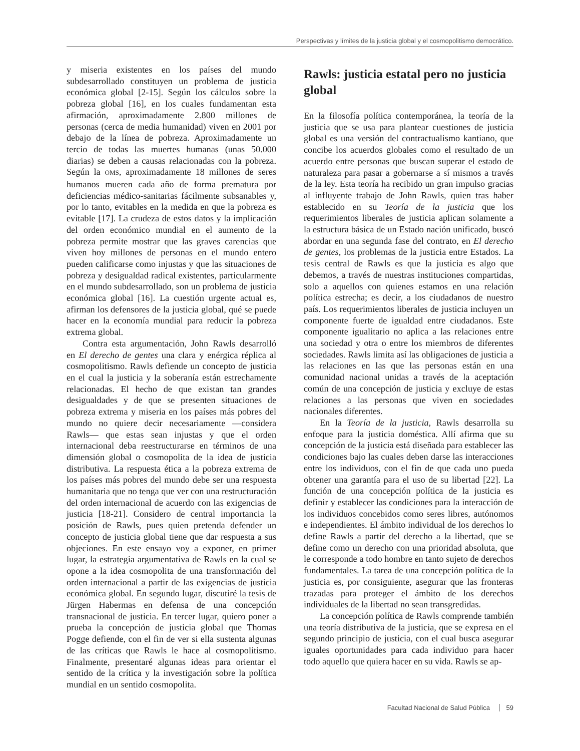Perspectivas y límites de la justicia global y el cosmopolitismo democrático.
y miseria existentes en los países del mundo subdesarrollado constituyen un problema de justicia económica global [2-15]. Según los cálculos sobre la pobreza global [16], en los cuales fundamentan esta afirmación, aproximadamente 2.800 millones de personas (cerca de media humanidad) viven en 2001 por debajo de la línea de pobreza. Aproximadamente un tercio de todas las muertes humanas (unas 50.000 diarias) se deben a causas relacionadas con la pobreza. Según la OMS, aproximadamente 18 millones de seres humanos mueren cada año de forma prematura por deficiencias médico-sanitarias fácilmente subsanables y, por lo tanto, evitables en la medida en que la pobreza es evitable [17]. La crudeza de estos datos y la implicación del orden económico mundial en el aumento de la pobreza permite mostrar que las graves carencias que viven hoy millones de personas en el mundo entero pueden calificarse como injustas y que las situaciones de pobreza y desigualdad radical existentes, particularmente en el mundo subdesarrollado, son un problema de justicia económica global [16]. La cuestión urgente actual es, afirman los defensores de la justicia global, qué se puede hacer en la economía mundial para reducir la pobreza extrema global.
Contra esta argumentación, John Rawls desarrolló en El derecho de gentes una clara y enérgica réplica al cosmopolitismo. Rawls defiende un concepto de justicia en el cual la justicia y la soberanía están estrechamente relacionadas. El hecho de que existan tan grandes desigualdades y de que se presenten situaciones de pobreza extrema y miseria en los países más pobres del mundo no quiere decir necesariamente —considera Rawls— que estas sean injustas y que el orden internacional deba reestructurarse en términos de una dimensión global o cosmopolita de la idea de justicia distributiva. La respuesta ética a la pobreza extrema de los países más pobres del mundo debe ser una respuesta humanitaria que no tenga que ver con una restructuración del orden internacional de acuerdo con las exigencias de justicia [18-21]. Considero de central importancia la posición de Rawls, pues quien pretenda defender un concepto de justicia global tiene que dar respuesta a sus objeciones. En este ensayo voy a exponer, en primer lugar, la estrategia argumentativa de Rawls en la cual se opone a la idea cosmopolita de una transformación del orden internacional a partir de las exigencias de justicia económica global. En segundo lugar, discutiré la tesis de Jürgen Habermas en defensa de una concepción transnacional de justicia. En tercer lugar, quiero poner a prueba la concepción de justicia global que Thomas Pogge defiende, con el fin de ver si ella sustenta algunas de las críticas que Rawls le hace al cosmopolitismo. Finalmente, presentaré algunas ideas para orientar el sentido de la crítica y la investigación sobre la política mundial en un sentido cosmopolita.
Rawls: justicia estatal pero no justicia global
En la filosofía política contemporánea, la teoría de la justicia que se usa para plantear cuestiones de justicia global es una versión del contractualismo kantiano, que concibe los acuerdos globales como el resultado de un acuerdo entre personas que buscan superar el estado de naturaleza para pasar a gobernarse a sí mismos a través de la ley. Esta teoría ha recibido un gran impulso gracias al influyente trabajo de John Rawls, quien tras haber establecido en su Teoría de la justicia que los requerimientos liberales de justicia aplican solamente a la estructura básica de un Estado nación unificado, buscó abordar en una segunda fase del contrato, en El derecho de gentes, los problemas de la justicia entre Estados. La tesis central de Rawls es que la justicia es algo que debemos, a través de nuestras instituciones compartidas, solo a aquellos con quienes estamos en una relación política estrecha; es decir, a los ciudadanos de nuestro país. Los requerimientos liberales de justicia incluyen un componente fuerte de igualdad entre ciudadanos. Este componente igualitario no aplica a las relaciones entre una sociedad y otra o entre los miembros de diferentes sociedades. Rawls limita así las obligaciones de justicia a las relaciones en las que las personas están en una comunidad nacional unidas a través de la aceptación común de una concepción de justicia y excluye de estas relaciones a las personas que viven en sociedades nacionales diferentes.
En la Teoría de la justicia, Rawls desarrolla su enfoque para la justicia doméstica. Allí afirma que su concepción de la justicia está diseñada para establecer las condiciones bajo las cuales deben darse las interacciones entre los individuos, con el fin de que cada uno pueda obtener una garantía para el uso de su libertad [22]. La función de una concepción política de la justicia es definir y establecer las condiciones para la interacción de los individuos concebidos como seres libres, autónomos e independientes. El ámbito individual de los derechos lo define Rawls a partir del derecho a la libertad, que se define como un derecho con una prioridad absoluta, que le corresponde a todo hombre en tanto sujeto de derechos fundamentales. La tarea de una concepción política de la justicia es, por consiguiente, asegurar que las fronteras trazadas para proteger el ámbito de los derechos individuales de la libertad no sean transgredidas.
La concepción política de Rawls comprende también una teoría distributiva de la justicia, que se expresa en el segundo principio de justicia, con el cual busca asegurar iguales oportunidades para cada individuo para hacer todo aquello que quiera hacer en su vida. Rawls se ap-
Facultad Nacional de Salud Pública 59